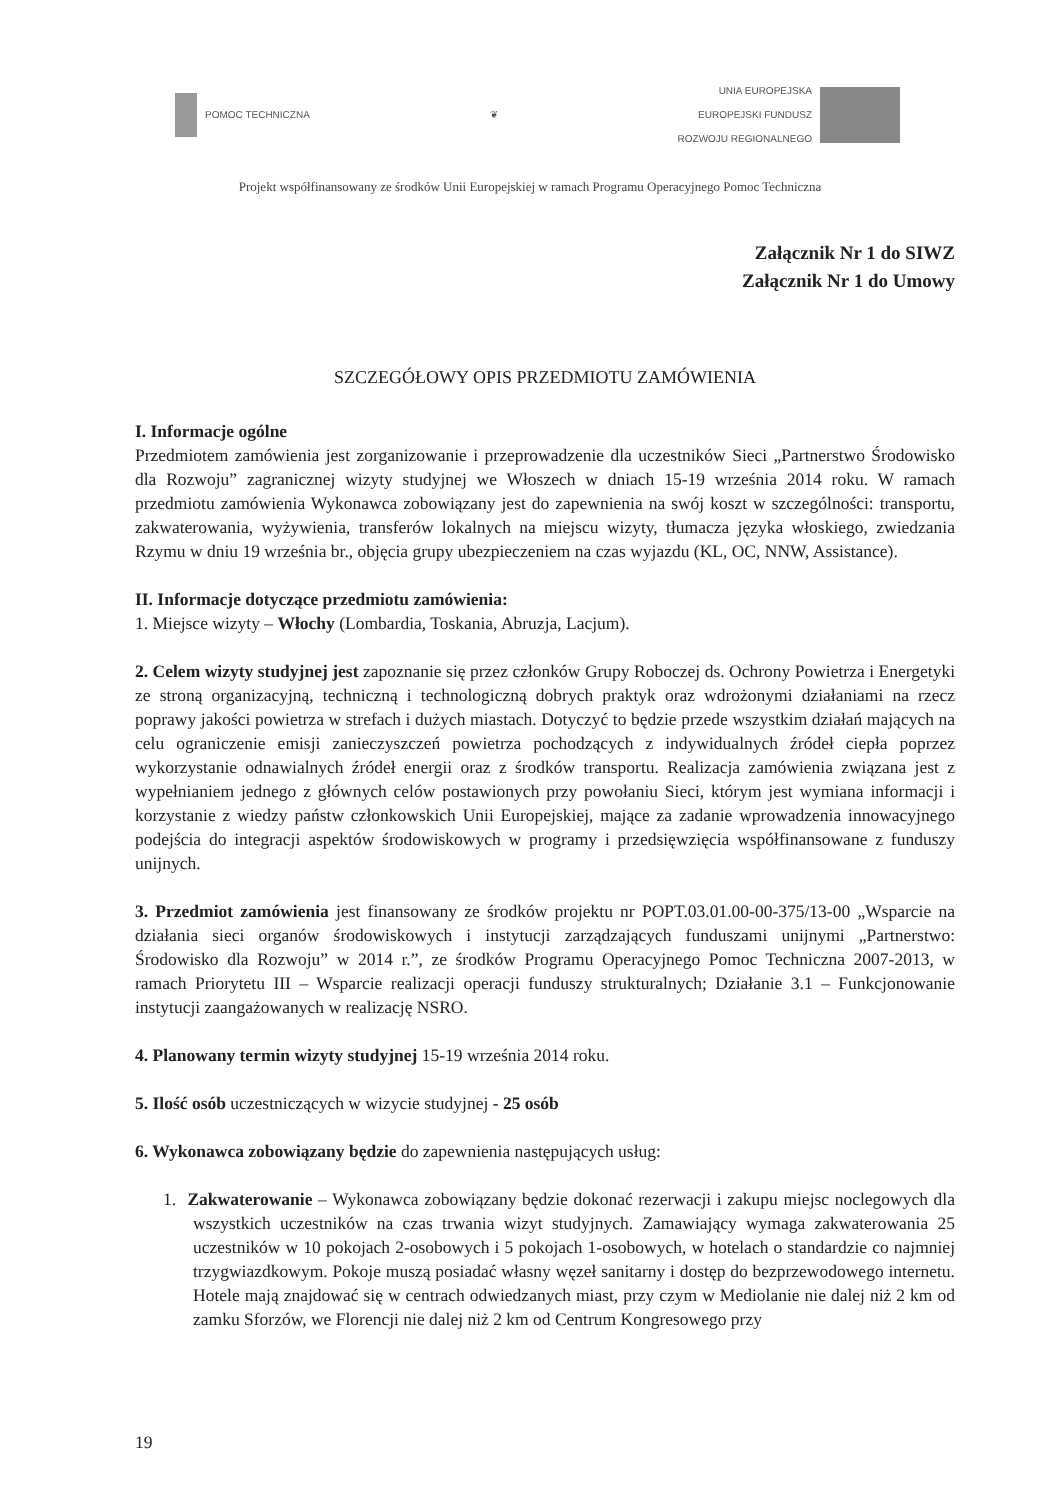POMOC TECHNICZNA ❦
UNIA EUROPEJSKA
EUROPEJSKI FUNDUSZ
ROZWOJU REGIONALNEGO
Projekt współfinansowany ze środków Unii Europejskiej w ramach Programu Operacyjnego Pomoc Techniczna
Załącznik Nr 1 do SIWZ
Załącznik Nr 1 do Umowy
SZCZEGÓŁOWY OPIS PRZEDMIOTU ZAMÓWIENIA
I. Informacje ogólne
Przedmiotem zamówienia jest zorganizowanie i przeprowadzenie dla uczestników Sieci „Partnerstwo Środowisko dla Rozwoju” zagranicznej wizyty studyjnej we Włoszech w dniach 15-19 września 2014 roku. W ramach przedmiotu zamówienia Wykonawca zobowiązany jest do zapewnienia na swój koszt w szczególności: transportu, zakwaterowania, wyżywienia, transferów lokalnych na miejscu wizyty, tłumacza języka włoskiego, zwiedzania Rzymu w dniu 19 września br., objęcia grupy ubezpieczeniem na czas wyjazdu (KL, OC, NNW, Assistance).
II. Informacje dotyczące przedmiotu zamówienia:
1. Miejsce wizyty – Włochy (Lombardia, Toskania, Abruzja, Lacjum).
2. Celem wizyty studyjnej jest zapoznanie się przez członków Grupy Roboczej ds. Ochrony Powietrza i Energetyki ze stroną organizacyjną, techniczną i technologiczną dobrych praktyk oraz wdrożonymi działaniami na rzecz poprawy jakości powietrza w strefach i dużych miastach. Dotyczyć to będzie przede wszystkim działań mających na celu ograniczenie emisji zanieczyszczeń powietrza pochodzących z indywidualnych źródeł ciepła poprzez wykorzystanie odnawialnych źródeł energii oraz z środków transportu. Realizacja zamówienia związana jest z wypełnianiem jednego z głównych celów postawionych przy powołaniu Sieci, którym jest wymiana informacji i korzystanie z wiedzy państw członkowskich Unii Europejskiej, mające za zadanie wprowadzenia innowacyjnego podejścia do integracji aspektów środowiskowych w programy i przedsięwzięcia współfinansowane z funduszy unijnych.
3. Przedmiot zamówienia jest finansowany ze środków projektu nr POPT.03.01.00-00-375/13-00 „Wsparcie na działania sieci organów środowiskowych i instytucji zarządzających funduszami unijnymi „Partnerstwo: Środowisko dla Rozwoju” w 2014 r.”, ze środków Programu Operacyjnego Pomoc Techniczna 2007-2013, w ramach Priorytetu III – Wsparcie realizacji operacji funduszy strukturalnych; Działanie 3.1 – Funkcjonowanie instytucji zaangażowanych w realizację NSRO.
4. Planowany termin wizyty studyjnej 15-19 września 2014 roku.
5. Ilość osób uczestniczących w wizycie studyjnej - 25 osób
6. Wykonawca zobowiązany będzie do zapewnienia następujących usług:
1. Zakwaterowanie – Wykonawca zobowiązany będzie dokonać rezerwacji i zakupu miejsc noclegowych dla wszystkich uczestników na czas trwania wizyt studyjnych. Zamawiający wymaga zakwaterowania 25 uczestników w 10 pokojach 2-osobowych i 5 pokojach 1-osobowych, w hotelach o standardzie co najmniej trzygwiazdkowym. Pokoje muszą posiadać własny węzeł sanitarny i dostęp do bezprzewodowego internetu. Hotele mają znajdować się w centrach odwiedzanych miast, przy czym w Mediolanie nie dalej niż 2 km od zamku Sforzów, we Florencji nie dalej niż 2 km od Centrum Kongresowego przy
19